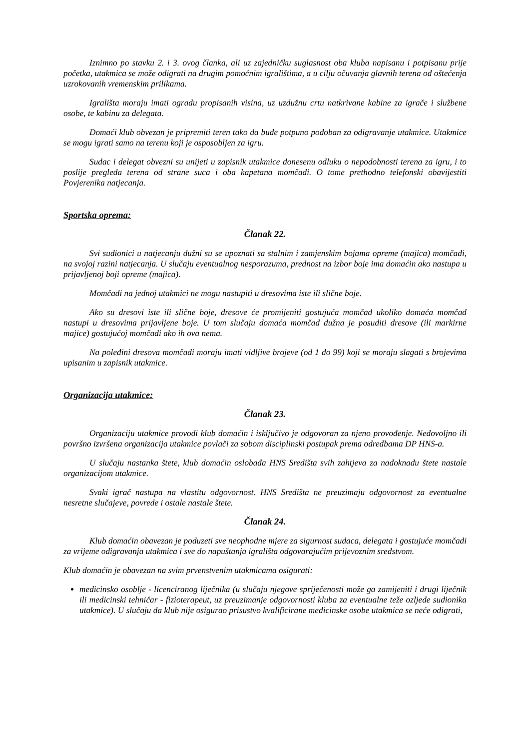Iznimno po stavku 2. i 3. ovog članka, ali uz zajedničku suglasnost oba kluba napisanu i potpisanu prije početka, utakmica se može odigrati na drugim pomoćnim igralištima, a u cilju očuvanja glavnih terena od oštećenja uzrokovanih vremenskim prilikama.
Igrališta moraju imati ogradu propisanih visina, uz uzdužnu crtu natkrivane kabine za igrače i službene osobe, te kabinu za delegata.
Domaći klub obvezan je pripremiti teren tako da bude potpuno podoban za odigravanje utakmice. Utakmice se mogu igrati samo na terenu koji je osposobljen za igru.
Sudac i delegat obvezni su unijeti u zapisnik utakmice donesenu odluku o nepodobnosti terena za igru, i to poslije pregleda terena od strane suca i oba kapetana momčadi. O tome prethodno telefonski obavijestiti Povjerenika natjecanja.
Sportska oprema:
Članak 22.
Svi sudionici u natjecanju dužni su se upoznati sa stalnim i zamjenskim bojama opreme (majica) momčadi, na svojoj razini natjecanja. U slučaju eventualnog nesporazuma, prednost na izbor boje ima domaćin ako nastupa u prijavljenoj boji opreme (majica).
Momčadi na jednoj utakmici ne mogu nastupiti u dresovima iste ili slične boje.
Ako su dresovi iste ili slične boje, dresove će promijeniti gostujuća momčad ukoliko domaća momčad nastupi u dresovima prijavljene boje. U tom slučaju domaća momčad dužna je posuditi dresove (ili markirne majice) gostujućoj momčadi ako ih ova nema.
Na poleđini dresova momčadi moraju imati vidljive brojeve (od 1 do 99) koji se moraju slagati s brojevima upisanim u zapisnik utakmice.
Organizacija utakmice:
Članak 23.
Organizaciju utakmice provodi klub domaćin i isključivo je odgovoran za njeno provođenje. Nedovoljno ili površno izvršena organizacija utakmice povlači za sobom disciplinski postupak prema odredbama DP HNS-a.
U slučaju nastanka štete, klub domaćin oslobađa HNS Središta svih zahtjeva za nadoknadu štete nastale organizacijom utakmice.
Svaki igrač nastupa na vlastitu odgovornost. HNS Središta ne preuzimaju odgovornost za eventualne nesretne slučajeve, povrede i ostale nastale štete.
Članak 24.
Klub domaćin obavezan je poduzeti sve neophodne mjere za sigurnost sudaca, delegata i gostujuće momčadi za vrijeme odigravanja utakmica i sve do napuštanja igrališta odgovarajućim prijevoznim sredstvom.
Klub domaćin je obavezan na svim prvenstvenim utakmicama osigurati:
medicinsko osoblje - licenciranog liječnika (u slučaju njegove spriječenosti može ga zamijeniti i drugi liječnik ili medicinski tehničar - fizioterapeut, uz preuzimanje odgovornosti kluba za eventualne teže ozljede sudionika utakmice). U slučaju da klub nije osigurao prisustvo kvalificirane medicinske osobe utakmica se neće odigrati,